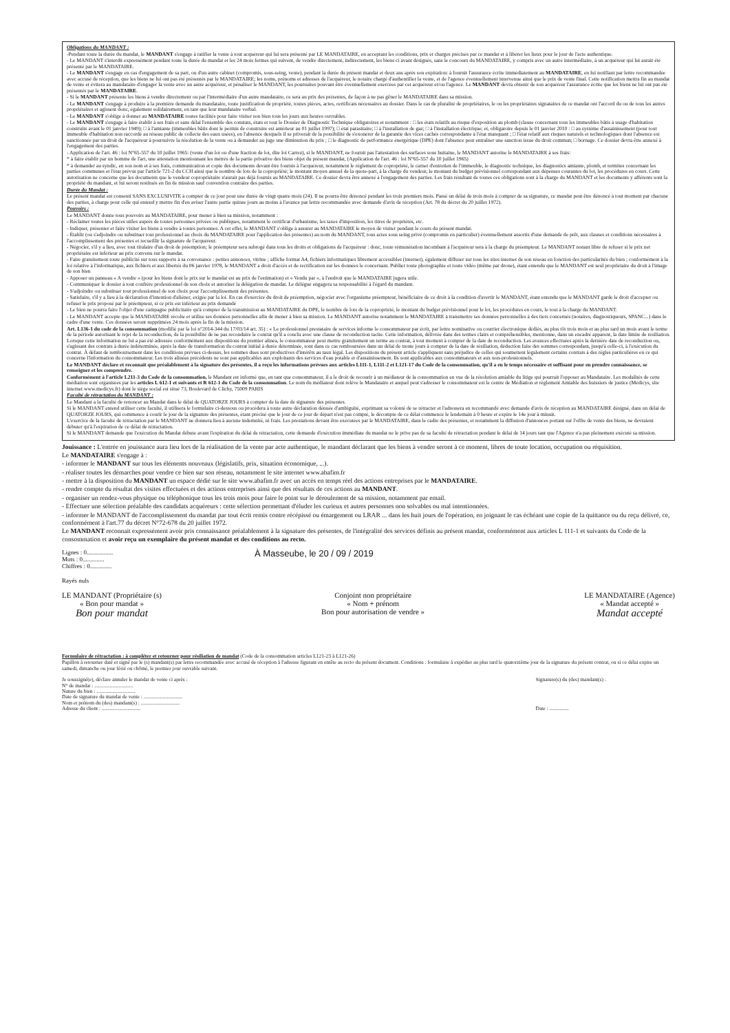Obligations du MANDANT :
-Pendant toute la durée du mandat, le MANDANT s'engage à ratifier la vente à tout acquéreur qui lui sera présenté par LE MANDATAIRE, en acceptant les conditions, prix et charges précisés par ce mandat et à libérer les lieux pour le jour de l'acte authentique.
- Le MANDANT s'interdit expressément pendant toute la durée du mandat et les 24 mois fermes qui suivent, de vendre directement, indirectement, les biens ci avant désignés, sans le concours du MANDATAIRE, y compris avec un autre intermédiaire, à un acquéreur qui lui aurait été présenté par le MANDATAIRE.
- Le MANDANT s'engage en cas d'engagement de sa part, ou d'un autre cabinet (compromis, sous-seing, vente), pendant la durée du présent mandat et deux ans après son expiration: à fournir l'assurance écrite immédiatement au MANDATAIRE, en lui notifiant par lettre recommandée avec accusé de réception, que les biens ne lui ont pas été présentés par le MANDATAIRE; les noms, prénoms et adresses de l'acquéreur, le notaire chargé d'authentifier la vente, et de l'agence éventuellement intervenue ainsi que le prix de vente final. Cette notification mettra fin au mandat de vente et évitera au mandataire d'engager la vente avec un autre acquéreur, et pénaliser le MANDANT, les poursuites pouvant être éventuellement exercées par cet acquéreur et/ou l'agence. Le MANDANT devra obtenir de son acquéreur l'assurance écrite que les biens ne lui ont pas été présentés par le MANDATAIRE.
- Si le MANDANT présente les biens à vendre directement ou par l'intermédiaire d'un autre mandataire, ce sera au prix des présentes, de façon à ne pas gêner le MANDATAIRE dans sa mission.
- Le MANDANT s'engage à produire à la première demande du mandataire, toute justification de propriété, toutes pièces, actes, certificats nécessaires au dossier. Dans le cas de pluralité de propriétaires, le ou les propriétaires signataires de ce mandat ont l'accord du ou de tous les autres propriétaires et agissent donc, également solidairement, en tant que leur mandataire verbal.
- Le MANDANT s'oblige à donner au MANDATAIRE toutes facilités pour faire visiter son bien tous les jours aux heures ouvrables.
- Le MANDANT s'engage à faire établir à ses frais et sans délai l'ensemble des constats, états et tout le Dossier de Diagnostic Technique obligatoires et notamment : □ les états relatifs au risque d'exposition au plomb (clause concernant tous les immeubles bâtis à usage d'habitation construits avant le 01 janvier 1949); □ à l'amiante (immeubles bâtis dont le permis de construire est antérieur au 01 juillet 1997); □ état parasitaire; □ à l'installation de gaz; □ à l'installation électrique; et, obligatoire depuis le 01 janvier 2010 : □ au système d'assainissement (pour tout immeuble d'habitation non raccordé au réseau public de collecte des eaux usées), en l'absence desquels il se priverait de la possibilité de s'exonérer de la garantie des vices cachés correspondante à l'état manquant ; □ l'état relatif aux risques naturels et technologiques dont l'absence est sanctionnée par un droit de l'acquéreur à poursuivre la résolution de la vente ou à demander au juge une diminution du prix ; □ le diagnostic de performance énergétique (DPE) dont l'absence peut entraîner une sanction issue du droit commun; □ bornage. Ce dossier devra être annexé à l'engagement des parties.
- Application de l'art. 46 : loi N°65-557 du 10 juillet 1965: (vente d'un lot ou d'une fraction de lot, dite loi Carrez), si le MANDANT, ne fournit pas l'attestation des surfaces sous huitaine, le MANDANT autorise le MANDATAIRE à ses frais:
* à faire établir par un homme de l'art, une attestation mentionnant les métrés de la partie privative des biens objet du présent mandat, (Application de l'art. 46 : loi N°65-557 du 10 juillet 1965)
* à demander au syndic, en son nom et à ses frais, communication et copie des documents devant être fournis à l'acquéreur, notamment le règlement de copropriété, le carnet d'entretien de l'immeuble, le diagnostic technique, les diagnostics amiante, plomb, et termites concernant les parties communes et l'état prévus par l'article 721-2 du CCH ainsi que le nombre de lots de la copropriété; le montant moyen annuel de la quote-part, à la charge du vendeur, le montant du budget prévisionnel correspondant aux dépenses courantes du lot, les procédures en cours. Cette autorisation ne concerne que les documents que le vendeur copropriétaire n'aurait pas déjà fournis au MANDATAIRE. Ce dossier devra être annexé à l'engagement des parties. Les frais résultant de toutes ces obligations sont à la charge du MANDANT et les documents y afférents sont la propriété du mandant, et lui seront restitués en fin de mission sauf convention contraire des parties.
Durée du Mandat :
Le présent mandat est consenti SANS EXCLUSIVITE à compter de ce jour pour une durée de vingt quatre mois (24). Il ne pourra être dénoncé pendant les trois premiers mois. Passé un délai de trois mois à compter de sa signature, ce mandat peut être dénoncé à tout moment par chacune des parties, à charge pour celle qui entend y mettre fin d'en aviser l'autre partie quinze jours au moins à l'avance par lettre recommandée avec demande d'avis de réception (Art. 78 du décret du 20 juillet 1972).
Pouvoirs :
Le MANDANT donne tous pouvoirs au MANDATAIRE, pour mener à bien sa mission, notamment :
- Réclamer toutes les pièces utiles auprès de toutes personnes privées ou publiques, notamment le certificat d'urbanisme, les taxes d'imposition, les titres de propriétés, etc.
- Indiquer, présenter et faire visiter les biens à vendre à toutes personnes. A cet effet, le MANDANT s'oblige à assurer au MANDATAIRE le moyen de visiter pendant le cours du présent mandat.
- Établir (ou s'adjoindre ou substituer tout professionnel au choix du MANDATAIRE pour l'application des présentes) au nom du MANDANT, tous actes sous seing privé (compromis en particulier) éventuellement assortis d'une demande de prêt, aux clauses et conditions nécessaires à l'accomplissement des présentes et recueillir la signature de l'acquéreur.
- Négocier, s'il y a lieu, avec tout titulaire d'un droit de préemption; le préempteur sera subrogé dans tous les droits et obligations de l'acquéreur : donc, toute rémunération incombant à l'acquéreur sera à la charge du préempteur. Le MANDANT restant libre de refuser si le prix net propriétaire est inférieur au prix convenu sur le mandat.
- Faire gratuitement toute publicité sur tous supports à sa convenance : petites annonces, vitrine ; affiche format A4, fichiers informatiques librement accessibles (internet), également diffuser sur tous les sites internet de son réseau en fonction des particularités du bien ; conformément à la loi relative à l'informatique, aux fichiers et aux libertés du 06 janvier 1978, le MANDANT a droit d'accès et de rectification sur les données le concernant. Publier toute photographie et toute vidéo (même par drone), étant entendu que le MANDANT est seul propriétaire du droit à l'image de son bien
- Apposer un panneau « A vendre » (pour les biens dont le prix sur le mandat est au prix de l'estimation) et « Vendu par », à l'endroit que le MANDATAIRE jugera utile.
- Communiquer le dossier à tout confrère professionnel de son choix et autoriser la délégation de mandat. Le délégué engagera sa responsabilité à l'égard du mandant.
- S'adjoindre ou substituer tout professionnel de son choix pour l'accomplissement des présentes.
- Satisfaire, s'il y a lieu à la déclaration d'intention d'aliéner, exigée par la loi. En cas d'exercice du droit de préemption, négocier avec l'organisme préempteur, bénéficiaire de ce droit à la condition d'avertir le MANDANT, étant entendu que le MANDANT garde le droit d'accepter ou refuser le prix proposé par le préempteur, si ce prix est inférieur au prix demandé
- Le bien ne pourra faire l'objet d'une campagne publicitaire qu'à compter de la transmission au MANDATAIRE du DPE, le nombre de lots de la copropriété, le montant du budget prévisionnel pour le lot, les procédures en cours, le tout à la charge du MANDANT.
- Le MANDANT accepte que le MANDATAIRE récolte et utilise ses données personnelles afin de mener à bien sa mission. Le MANDANT autorise notamment le MANDATAIRE à transmettre ses données personnelles à des tiers concernés (notaires, diagnostiqueurs, SPANC...) dans le cadre d'une vente. Ces données seront supprimées 24 mois après la fin de la mission.
Art. L136-1 du code de la consommation (modifié par la loi n°2014-344 du 17/03/14 art. 35) : « Le professionnel prestataire de services informe le consommateur par écrit, par lettre nominative ou courrier électronique dédiés, au plus tôt trois mois et au plus tard un mois avant le terme de la période autorisant le rejet de la reconduction, de la possibilité de ne pas reconduire le contrat qu'il a conclu avec une clause de reconduction tacite. Cette information, délivrée dans des termes clairs et compréhensibles, mentionne, dans un encadré apparent, la date limite de résiliation. Lorsque cette information ne lui a pas été adressée conformément aux dispositions du premier alinéa, le consommateur peut mettre gratuitement un terme au contrat, à tout moment à compter de la date de reconduction. Les avances effectuées après la dernière date de reconduction ou, s'agissant des contrats à durée indéterminée, après la date de transformation du contrat initial à durée déterminée, sont dans ce cas remboursées dans un délai de trente jours à compter de la date de résiliation, déduction faite des sommes correspondant, jusqu'à celle-ci, à l'exécution du contrat. À défaut de remboursement dans les conditions prévues ci-dessus, les sommes dues sont productives d'intérêts au taux légal. Les dispositions du présent article s'appliquent sans préjudice de celles qui soumettent légalement certains contrats à des règles particulières en ce qui concerne l'information du consommateur. Les trois alinéas précédents ne sont pas applicables aux exploitants des services d'eau potable et d'assainissement. Ils sont applicables aux consommateurs et aux non-professionnels.
Le MANDANT déclare et reconnait que préalablement à la signature des présentes, il a reçu les informations prévues aux articles L111-1, L111-2 et L121-17 du Code de la consommation, qu'il a eu le temps nécessaire et suffisant pour en prendre connaissance, se renseigner et les comprendre.
Conformément à l'article L211-3 du Code de la consommation, le Mandant est informé que, en tant que consommateur, il a le droit de recourir à un médiateur de la consommation en vue de la résolution amiable du litige qui pourrait l'opposer au Mandataire. Les modalités de cette médiation sont organisées par les articles L 612-1 et suivants et R 612-1 du Code de la consommation. Le nom du médiateur dont relève le Mandataire et auquel peut s'adresser le consommateur est le centre de Médiation et règlement Amiable des huissiers de justice (Médicys, site internet www.medicys.fr) dont le siège social est situé 73, Boulevard de Clichy, 75009 PARIS
Faculté de rétractation du MANDANT :
Le Mandant a la faculté de renoncer au Mandat dans le délai de QUATORZE JOURS à compter de la date de signature des présentes.
Si le MANDANT entend utiliser cette faculté, il utilisera le formulaire ci-dessous ou procédera à toute autre déclaration dénuée d'ambiguïté, exprimant sa volonté de se rétracter et l'adressera en recommandé avec demande d'avis de réception au MANDATAIRE désigné, dans un délai de QUATORZE JOURS, qui commence à courir le jour de la signature des présentes, étant précisé que le jour de ce jour de départ n'est pas compté, le décompte de ce délai commence le lendemain à 0 heure et expire le 14e jour à minuit.
L'exercice de la faculté de rétractation par le MANDANT ne donnera lieu à aucune indemnité, ni frais. Les prestations devant être exécutées par le MANDATAIRE, dans le cadre des présentes, et notamment la diffusion d'annonces portant sur l'offre de vente des biens, ne devraient débuter qu'à l'expiration de ce délai de rétractation.
Si le MANDANT demande que l'exécution du Mandat débute avant l'expiration du délai de rétractation, cette demande d'exécution immédiate du mandat ne le prive pas de sa faculté de rétractation pendant le délai de 14 jours tant que l'Agence n'a pas pleinement exécuté sa mission.
Jouissance : L'entrée en jouissance aura lieu lors de la réalisation de la vente par acte authentique, le mandant déclarant que les biens à vendre seront à ce moment, libres de toute location, occupation ou réquisition.
Le MANDATAIRE s'engage à :
- informer le MANDANT sur tous les éléments nouveaux (législatifs, prix, situation économique, ...).
- réaliser toutes les démarches pour vendre ce bien sur son réseau, notamment le site internet www.abafim.fr
- mettre à la disposition du MANDANT un espace dédié sur le site www.abafim.fr avec un accès en temps réel des actions entreprises par le MANDATAIRE.
- rendre compte du résultat des visites effectuées et des actions entreprises ainsi que des résultats de ces actions au MANDANT.
- organiser un rendez-vous physique ou téléphonique tous les trois mois pour faire le point sur le déroulement de sa mission, notamment par email.
- Effectuer une sélection préalable des candidats acquéreurs : cette sélection permettant d'éluder les curieux et autres personnes non solvables ou mal intentionnées.
- informer le MANDANT de l'accomplissement du mandat par tout écrit remis contre récépissé ou émargement ou LRAR ... dans les huit jours de l'opération, en joignant le cas échéant une copie de la quittance ou du reçu délivré, ce, conformément à l'art.77 du décret N°72-678 du 20 juillet 1972.
Le MANDANT reconnait expressément avoir pris connaissance préalablement à la signature des présentes, de l'intégralité des services définis au présent mandat, conformément aux articles L 111-1 et suivants du Code de la consommation et avoir reçu un exemplaire du présent mandat et des conditions au recto.
Lignes : 0.................
Mots : 0..............
Chiffres : 0..............
Rayés nuls
À Masseube, le 20 / 09 / 2019
LE MANDANT (Propriétaire (s)
« Bon pour mandat »
Bon pour mandat
Conjoint non propriétaire
« Nom + prénom
Bon pour autorisation de vendre »
LE MANDATAIRE (Agence)
« Mandat accepté »
Mandat accepté
Formulaire de rétractation : à compléter et retourner pour résiliation de mandat (Code de la consommation articles L121-23 à L121-26)
Papillon à retourner daté et signé par le (s) mandant(s) par lettre recommandée avec accusé de réception à l'adresse figurant en entête au recto du présent document. Conditions : formulaire à expédier au plus tard le quatorzième jour de la signature du présent contrat, ou si ce délai expire un samedi, dimanche ou jour férié ou chômé, le premier jour ouvrable suivant.
Je soussigné(e), déclare annuler le mandat de vente ci après :
N° de mandat : ..............................
Nature du bien : ..............................
Date de signature du mandat de vente : ..............................
Nom et prénom du (des) mandant(s) : ..............................
Adresse du client : ..............................
Signature(s) du (des) mandant(s) :
Date : ...............